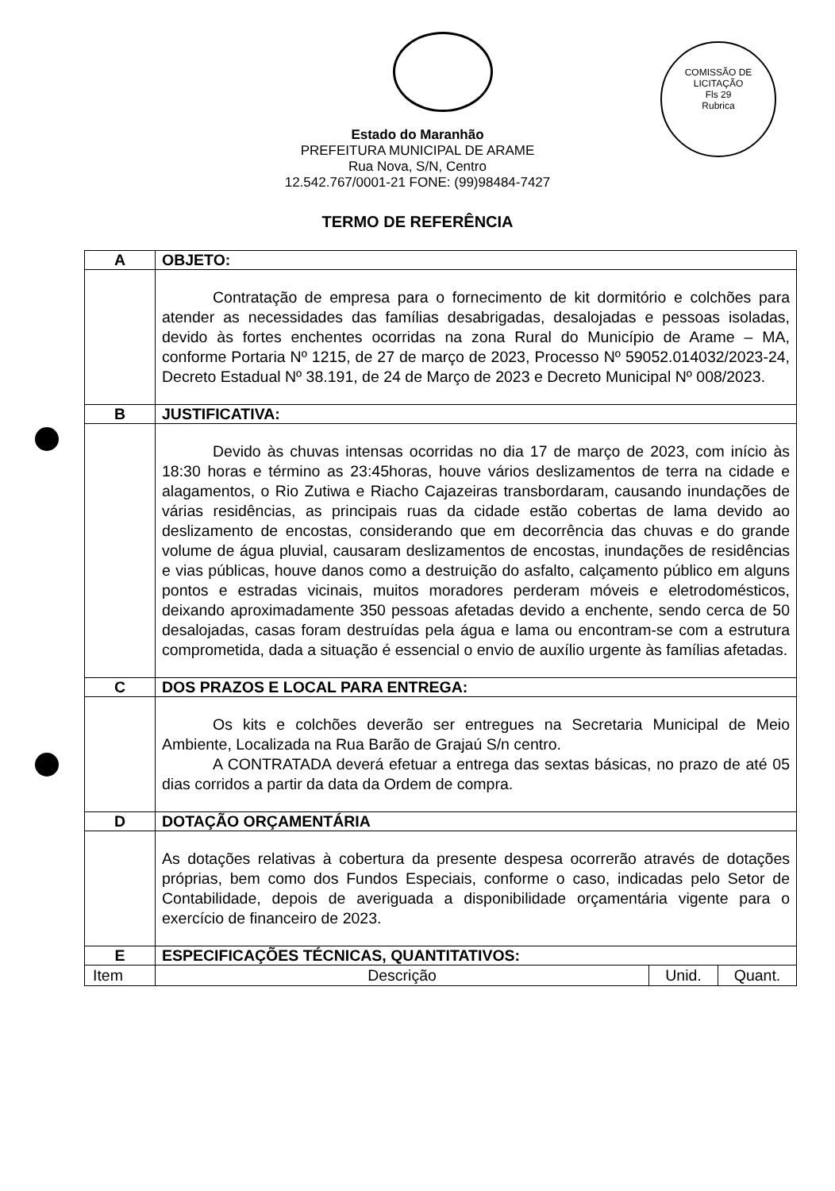COMISSÃO DE LICITAÇÃO
Fls 29
Rubrica
Estado do Maranhão
PREFEITURA MUNICIPAL DE ARAME
Rua Nova, S/N, Centro
12.542.767/0001-21 FONE: (99)98484-7427
TERMO DE REFERÊNCIA
| A | OBJETO: | | |
| | Contratação de empresa para o fornecimento de kit dormitório e colchões para atender as necessidades das famílias desabrigadas, desalojadas e pessoas isoladas, devido às fortes enchentes ocorridas na zona Rural do Município de Arame – MA, conforme Portaria Nº 1215, de 27 de março de 2023, Processo Nº 59052.014032/2023-24, Decreto Estadual Nº 38.191, de 24 de Março de 2023 e Decreto Municipal Nº 008/2023. | | |
| B | JUSTIFICATIVA: | | |
| | Devido às chuvas intensas ocorridas no dia 17 de março de 2023, com início às 18:30 horas e término as 23:45horas, houve vários deslizamentos de terra na cidade e alagamentos, o Rio Zutiwa e Riacho Cajazeiras transbordaram, causando inundações de várias residências, as principais ruas da cidade estão cobertas de lama devido ao deslizamento de encostas, considerando que em decorrência das chuvas e do grande volume de água pluvial, causaram deslizamentos de encostas, inundações de residências e vias públicas, houve danos como a destruição do asfalto, calçamento público em alguns pontos e estradas vicinais, muitos moradores perderam móveis e eletrodomésticos, deixando aproximadamente 350 pessoas afetadas devido a enchente, sendo cerca de 50 desalojadas, casas foram destruídas pela água e lama ou encontram-se com a estrutura comprometida, dada a situação é essencial o envio de auxílio urgente às famílias afetadas. | | |
| C | DOS PRAZOS E LOCAL PARA ENTREGA: | | |
| | Os kits e colchões deverão ser entregues na Secretaria Municipal de Meio Ambiente, Localizada na Rua Barão de Grajaú S/n centro. A CONTRATADA deverá efetuar a entrega das sextas básicas, no prazo de até 05 dias corridos a partir da data da Ordem de compra. | | |
| D | DOTAÇÃO ORÇAMENTÁRIA | | |
| | As dotações relativas à cobertura da presente despesa ocorrerão através de dotações próprias, bem como dos Fundos Especiais, conforme o caso, indicadas pelo Setor de Contabilidade, depois de averiguada a disponibilidade orçamentária vigente para o exercício de financeiro de 2023. | | |
| E | ESPECIFICAÇÕES TÉCNICAS, QUANTITATIVOS: | | |
| Item | Descrição | Unid. | Quant. |